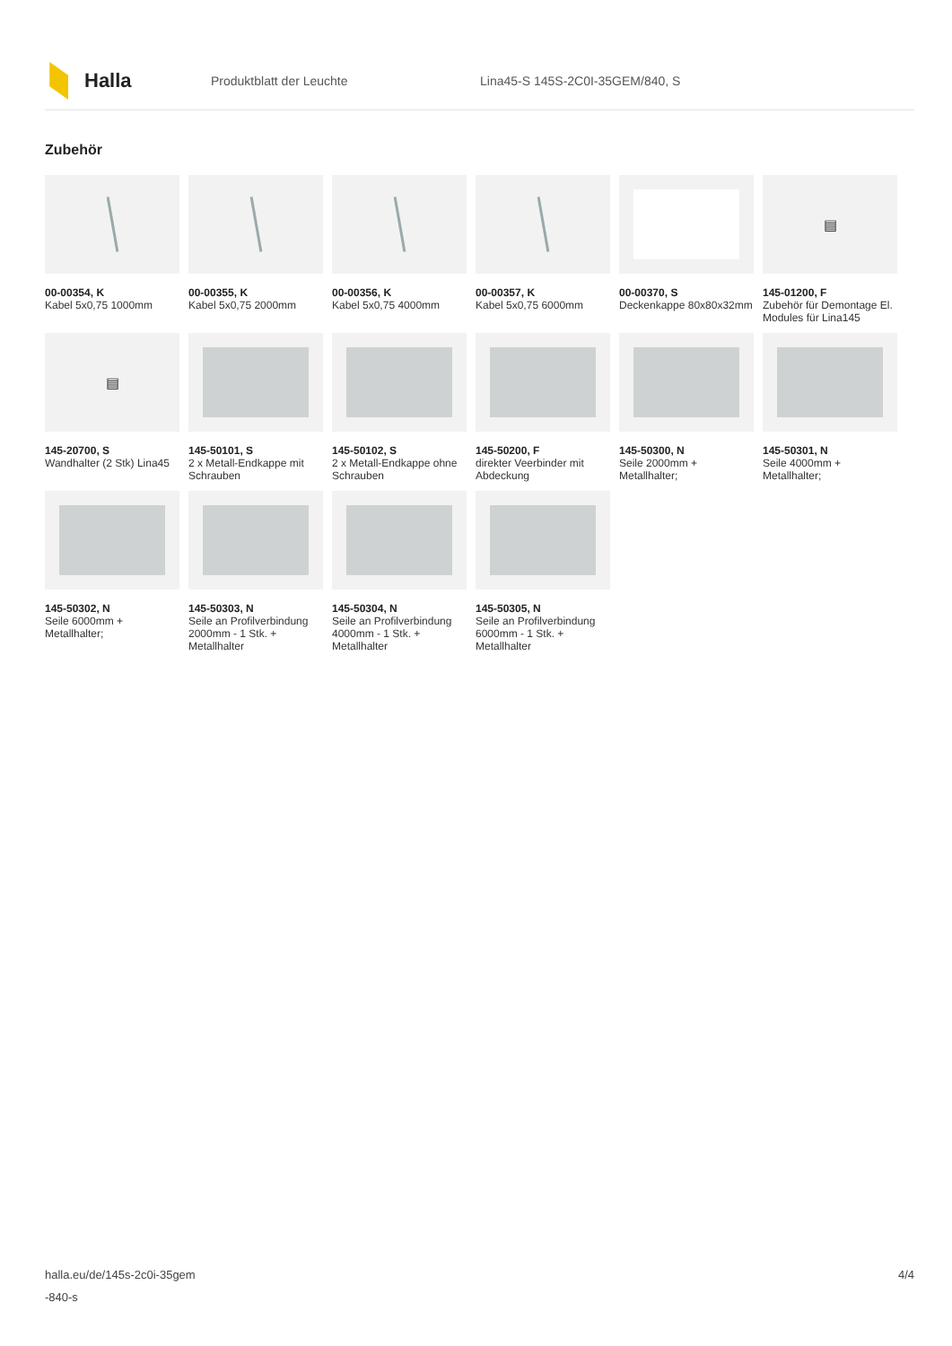Halla
Produktblatt der Leuchte
Lina45-S 145S-2C0I-35GEM/840, S
Zubehör
00-00354, K
Kabel 5x0,75 1000mm
00-00355, K
Kabel 5x0,75 2000mm
00-00356, K
Kabel 5x0,75 4000mm
00-00357, K
Kabel 5x0,75 6000mm
00-00370, S
Deckenkappe 80x80x32mm
▤
145-01200, F
Zubehör für Demontage El. Modules für Lina145
▤
145-20700, S
Wandhalter (2 Stk) Lina45
145-50101, S
2 x Metall-Endkappe mit Schrauben
145-50102, S
2 x Metall-Endkappe ohne Schrauben
145-50200, F
direkter Veerbinder mit Abdeckung
145-50300, N
Seile 2000mm + Metallhalter;
145-50301, N
Seile 4000mm + Metallhalter;
145-50302, N
Seile 6000mm + Metallhalter;
145-50303, N
Seile an Profilverbindung 2000mm - 1 Stk. + Metallhalter
145-50304, N
Seile an Profilverbindung 4000mm - 1 Stk. + Metallhalter
145-50305, N
Seile an Profilverbindung 6000mm - 1 Stk. + Metallhalter
halla.eu/de/145s-2c0i-35gem
-840-s
4/4